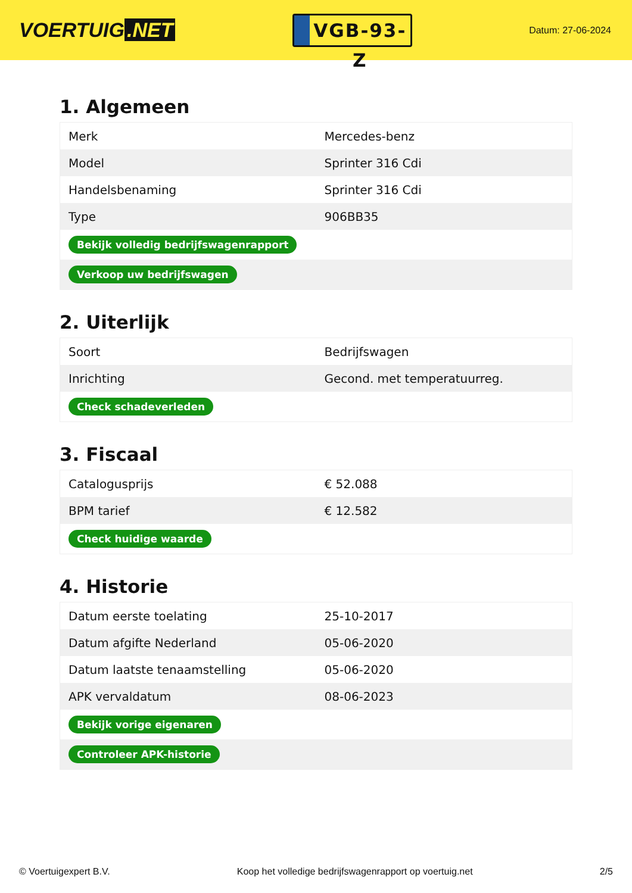VOERTUIG.NET
VGB-93-Z
Datum: 27-06-2024
1. Algemeen
| Merk | Mercedes-benz |
| Model | Sprinter 316 Cdi |
| Handelsbenaming | Sprinter 316 Cdi |
| Type | 906BB35 |
| Bekijk volledig bedrijfswagenrapport | |
| Verkoop uw bedrijfswagen | |
2. Uiterlijk
| Soort | Bedrijfswagen |
| Inrichting | Gecond. met temperatuurreg. |
| Check schadeverleden | |
3. Fiscaal
| Catalogusprijs | € 52.088 |
| BPM tarief | € 12.582 |
| Check huidige waarde | |
4. Historie
| Datum eerste toelating | 25-10-2017 |
| Datum afgifte Nederland | 05-06-2020 |
| Datum laatste tenaamstelling | 05-06-2020 |
| APK vervaldatum | 08-06-2023 |
| Bekijk vorige eigenaren | |
| Controleer APK-historie | |
© Voertuigexpert B.V. Koop het volledige bedrijfswagenrapport op voertuig.net 2/5